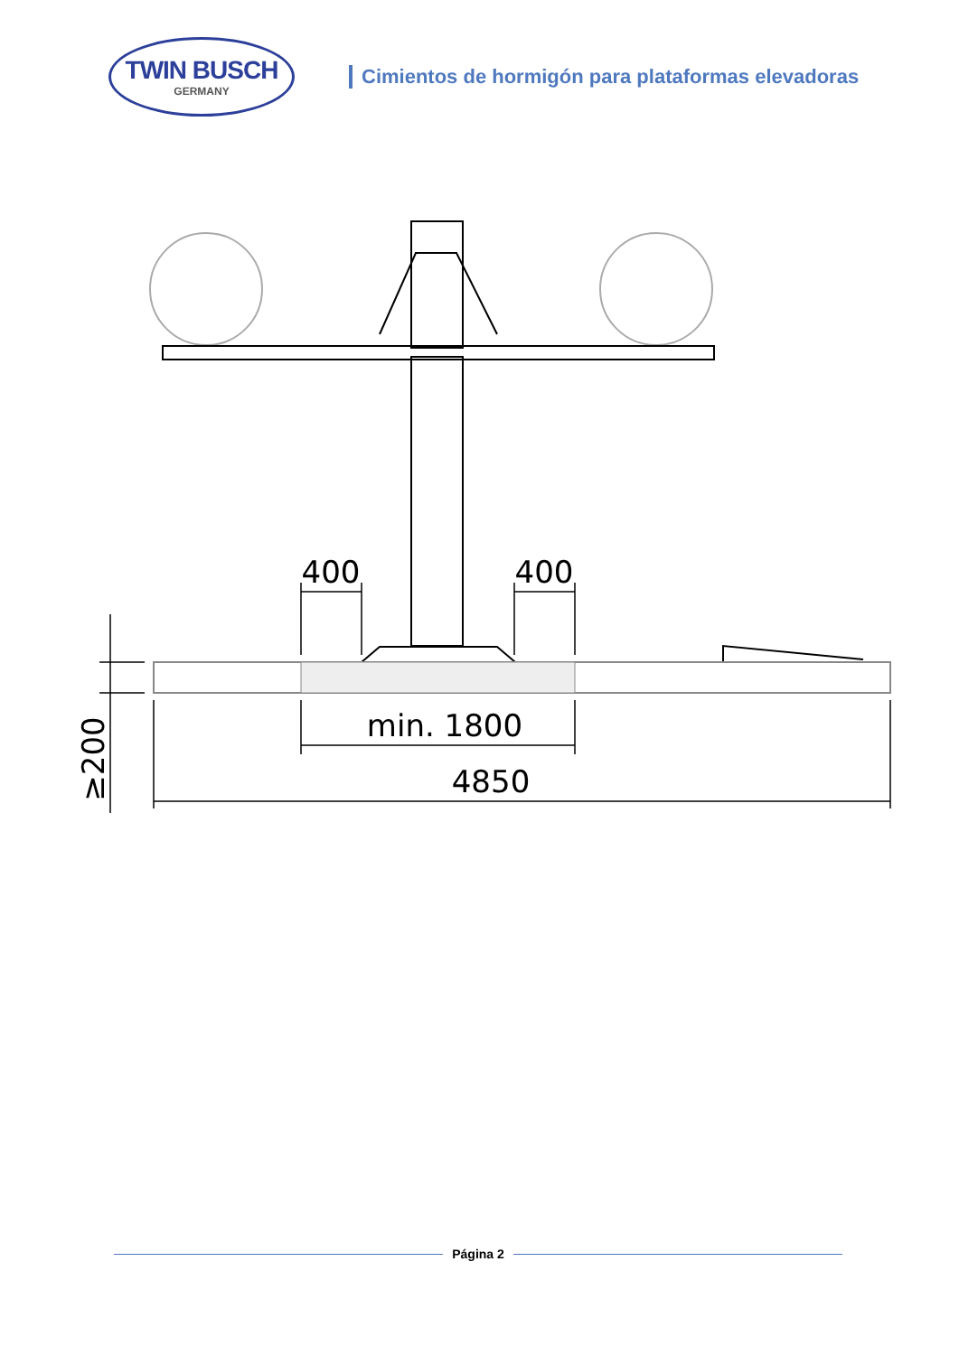TWIN BUSCH
GERMANY
Cimientos de hormigón para plataformas elevadoras
400
400
min. 1800
4850
≥200
Página 2